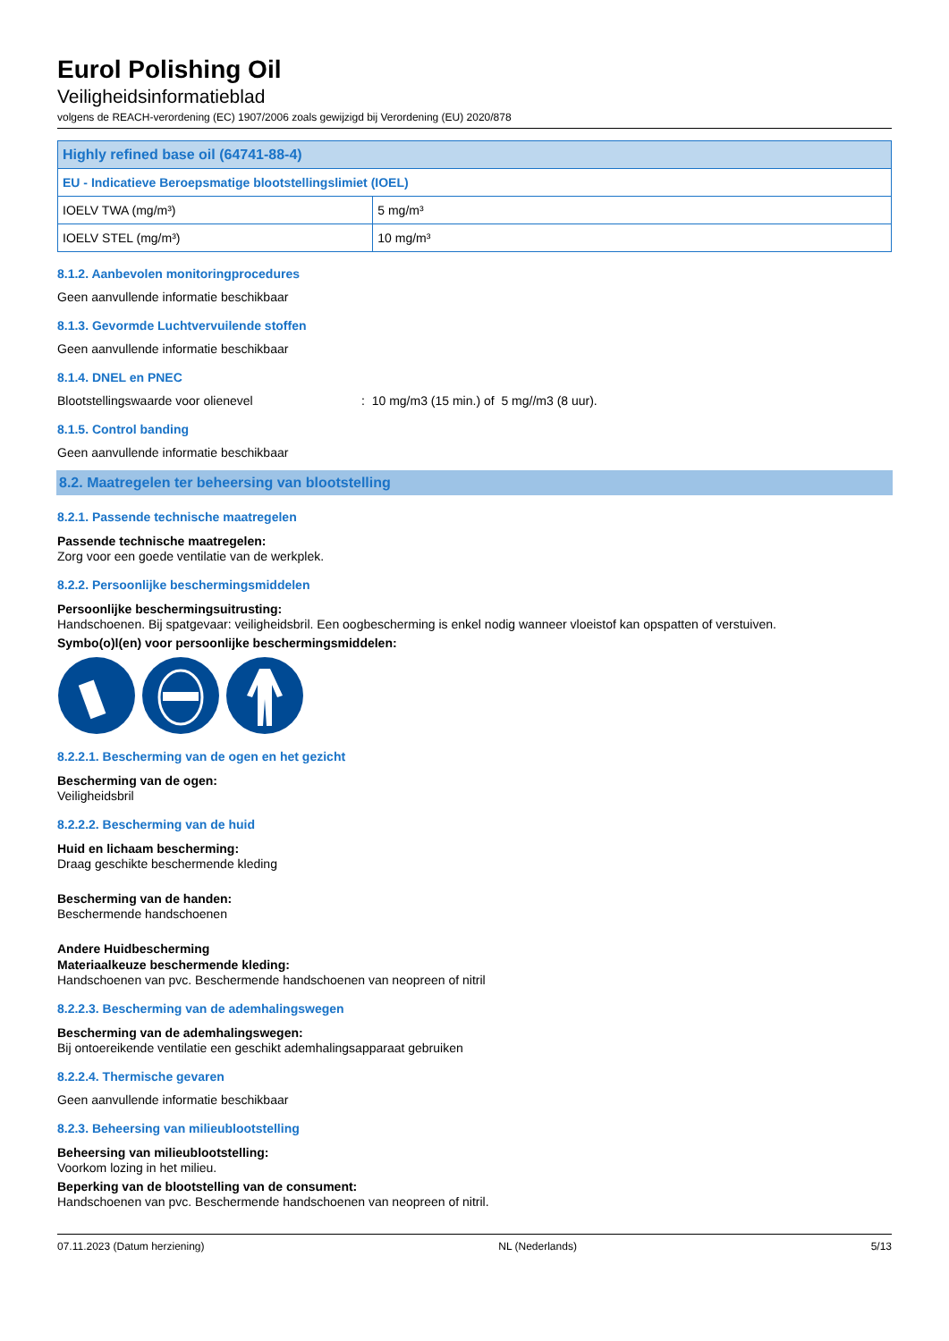Eurol Polishing Oil
Veiligheidsinformatieblad
volgens de REACH-verordening (EC) 1907/2006 zoals gewijzigd bij Verordening (EU) 2020/878
| Highly refined base oil (64741-88-4) | |
| EU - Indicatieve Beroepsmatige blootstellingslimiet (IOEL) | |
| IOELV TWA (mg/m³) | 5 mg/m³ |
| IOELV STEL (mg/m³) | 10 mg/m³ |
8.1.2. Aanbevolen monitoringprocedures
Geen aanvullende informatie beschikbaar
8.1.3. Gevormde Luchtvervuilende stoffen
Geen aanvullende informatie beschikbaar
8.1.4. DNEL en PNEC
Blootstellingswaarde voor olienevel: 10 mg/m3 (15 min.) of 5 mg//m3 (8 uur).
8.1.5. Control banding
Geen aanvullende informatie beschikbaar
8.2. Maatregelen ter beheersing van blootstelling
8.2.1. Passende technische maatregelen
Passende technische maatregelen:
Zorg voor een goede ventilatie van de werkplek.
8.2.2. Persoonlijke beschermingsmiddelen
Persoonlijke beschermingsuitrusting:
Handschoenen. Bij spatgevaar: veiligheidsbril. Een oogbescherming is enkel nodig wanneer vloeistof kan opspatten of verstuiven.
Symbo(o)l(en) voor persoonlijke beschermingsmiddelen:
8.2.2.1. Bescherming van de ogen en het gezicht
Bescherming van de ogen:
Veiligheidsbril
8.2.2.2. Bescherming van de huid
Huid en lichaam bescherming:
Draag geschikte beschermende kleding
Bescherming van de handen:
Beschermende handschoenen
Andere Huidbescherming
Materiaalkeuze beschermende kleding:
Handschoenen van pvc. Beschermende handschoenen van neopreen of nitril
8.2.2.3. Bescherming van de ademhalingswegen
Bescherming van de ademhalingswegen:
Bij ontoereikende ventilatie een geschikt ademhalingsapparaat gebruiken
8.2.2.4. Thermische gevaren
Geen aanvullende informatie beschikbaar
8.2.3. Beheersing van milieublootstelling
Beheersing van milieublootstelling:
Voorkom lozing in het milieu.
Beperking van de blootstelling van de consument:
Handschoenen van pvc. Beschermende handschoenen van neopreen of nitril.
07.11.2023 (Datum herziening) NL (Nederlands) 5/13